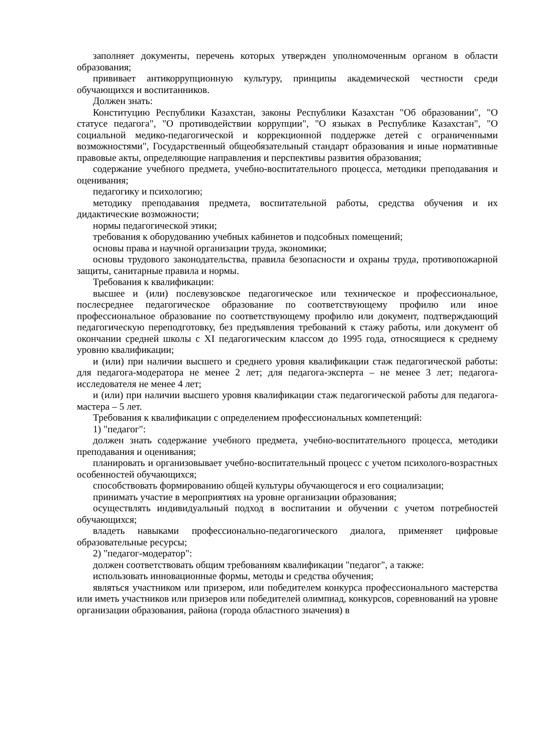заполняет документы, перечень которых утвержден уполномоченным органом в области образования;
прививает антикоррупционную культуру, принципы академической честности среди обучающихся и воспитанников.
Должен знать:
Конституцию Республики Казахстан, законы Республики Казахстан "Об образовании", "О статусе педагога", "О противодействии коррупции", "О языках в Республике Казахстан", "О социальной медико-педагогической и коррекционной поддержке детей с ограниченными возможностями", Государственный общеобязательный стандарт образования и иные нормативные правовые акты, определяющие направления и перспективы развития образования;
содержание учебного предмета, учебно-воспитательного процесса, методики преподавания и оценивания;
педагогику и психологию;
методику преподавания предмета, воспитательной работы, средства обучения и их дидактические возможности;
нормы педагогической этики;
требования к оборудованию учебных кабинетов и подсобных помещений;
основы права и научной организации труда, экономики;
основы трудового законодательства, правила безопасности и охраны труда, противопожарной защиты, санитарные правила и нормы.
Требования к квалификации:
высшее и (или) послевузовское педагогическое или техническое и профессиональное, послесреднее педагогическое образование по соответствующему профилю или иное профессиональное образование по соответствующему профилю или документ, подтверждающий педагогическую переподготовку, без предъявления требований к стажу работы, или документ об окончании средней школы с XI педагогическим классом до 1995 года, относящиеся к среднему уровню квалификации;
и (или) при наличии высшего и среднего уровня квалификации стаж педагогической работы: для педагога-модератора не менее 2 лет; для педагога-эксперта – не менее 3 лет; педагога-исследователя не менее 4 лет;
и (или) при наличии высшего уровня квалификации стаж педагогической работы для педагога-мастера – 5 лет.
Требования к квалификации с определением профессиональных компетенций:
1) "педагог":
должен знать содержание учебного предмета, учебно-воспитательного процесса, методики преподавания и оценивания;
планировать и организовывает учебно-воспитательный процесс с учетом психолого-возрастных особенностей обучающихся;
способствовать формированию общей культуры обучающегося и его социализации;
принимать участие в мероприятиях на уровне организации образования;
осуществлять индивидуальный подход в воспитании и обучении с учетом потребностей обучающихся;
владеть навыками профессионально-педагогического диалога, применяет цифровые образовательные ресурсы;
2) "педагог-модератор":
должен соответствовать общим требованиям квалификации "педагог", а также:
использовать инновационные формы, методы и средства обучения;
являться участником или призером, или победителем конкурса профессионального мастерства или иметь участников или призеров или победителей олимпиад, конкурсов, соревнований на уровне организации образования, района (города областного значения) в